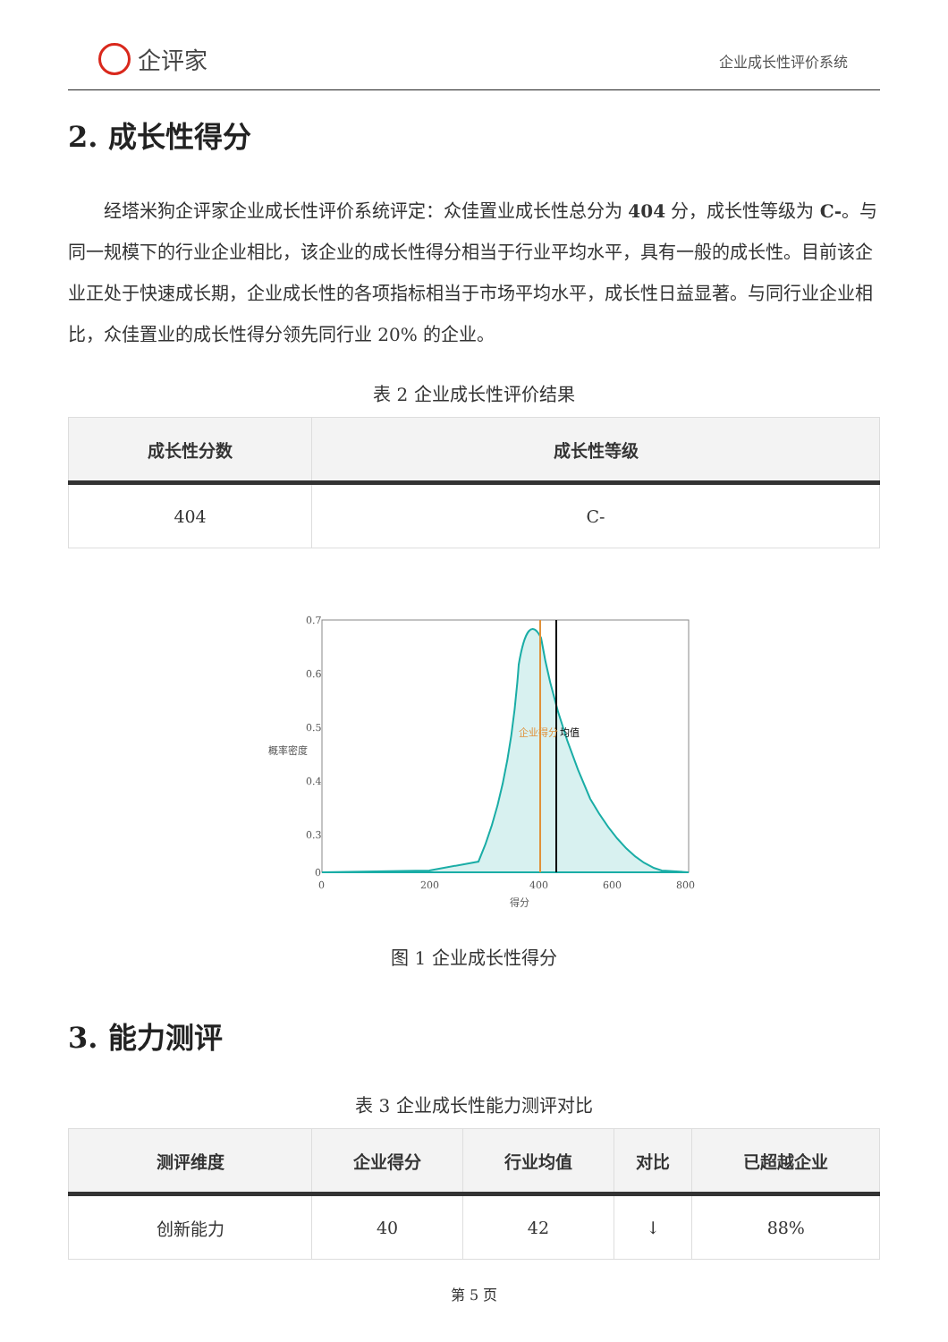企评家
企业成长性评价系统
2. 成长性得分
经塔米狗企评家企业成长性评价系统评定：众佳置业成长性总分为 404 分，成长性等级为 C-。与同一规模下的行业企业相比，该企业的成长性得分相当于行业平均水平，具有一般的成长性。目前该企业正处于快速成长期，企业成长性的各项指标相当于市场平均水平，成长性日益显著。与同行业企业相比，众佳置业的成长性得分领先同行业 20% 的企业。
表 2 企业成长性评价结果
| 成长性分数 | 成长性等级 |
| --- | --- |
| 404 | C- |
0.7
0.6
0.5
0.4
0.3
0
0
200
400
600
800
得分
概率密度
企业得分
均值
图 1 企业成长性得分
3. 能力测评
表 3 企业成长性能力测评对比
| 测评维度 | 企业得分 | 行业均值 | 对比 | 已超越企业 |
| --- | --- | --- | --- | --- |
| 创新能力 | 40 | 42 | ↓ | 88% |
第 5 页